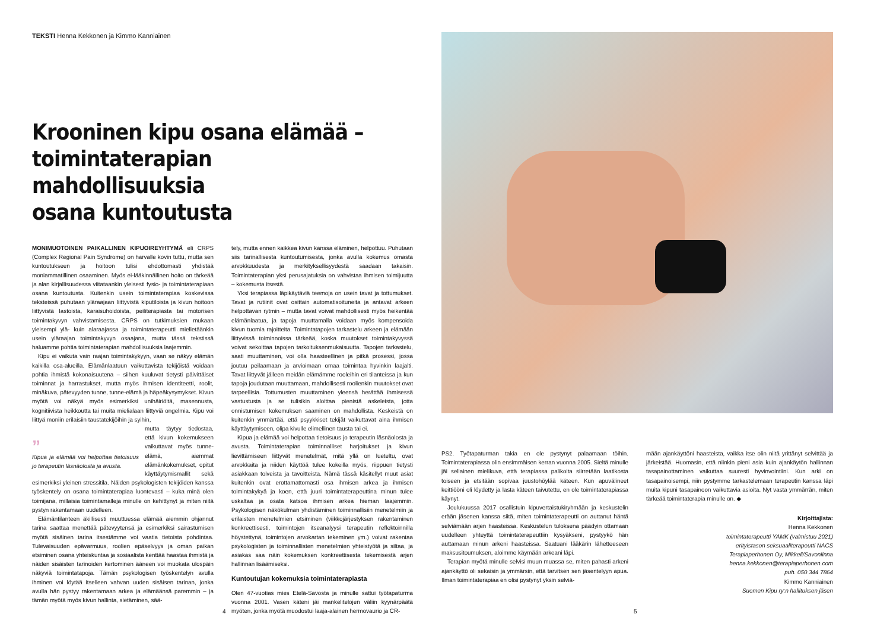TEKSTI Henna Kekkonen ja Kimmo Kanniainen
Krooninen kipu osana elämää –
toimintaterapian mahdollisuuksia
osana kuntoutusta
MONIMUOTOINEN PAIKALLINEN KIPUOIREYHTYMÄ eli CRPS (Complex Regional Pain Syndrome) on harvalle kovin tuttu, mutta sen kuntoutukseen ja hoitoon tulisi ehdottomasti yhdistää moniammatillinen osaaminen. Myös ei-lääkinnällinen hoito on tärkeää ja alan kirjallisuudessa viitataankin yleisesti fysio- ja toimintaterapiaan osana kuntoutusta. Kuitenkin usein toimintaterapiaa koskevissa teksteissä puhutaan yläraajaan liittyvistä kiputiloista ja kivun hoitoon liittyvistä lastoista, karaisuhoidoista, peiliterapiasta tai motorisen toimintakyvyn vahvistamisesta. CRPS on tutkimuksien mukaan yleisempi ylä- kuin alaraajassa ja toimintaterapeutti mielletäänkin usein yläraajan toimintakyvyn osaajana, mutta tässä tekstissä haluamme pohtia toimintaterapian mahdollisuuksia laajemmin.
Kipu ei vaikuta vain raajan toimintakykyyn, vaan se näkyy elämän kaikilla osa-alueilla. Elämänlaatuun vaikuttavista tekijöistä voidaan pohtia ihmistä kokonaisuutena – siihen kuuluvat tietysti päivittäiset toiminnat ja harrastukset, mutta myös ihmisen identiteetti, roolit, minäkuva, pätevyyden tunne, tunne-elämä ja häpeäkysymykset. Kivun myötä voi näkyä myös esimerkiksi unihäiriöitä, masennusta, kognitiivista heikkoutta tai muita mielialaan liittyviä ongelmia. Kipu voi liittyä moniin erilaisiin taustatekijöihin ja syihin,
”
Kipua ja elämää voi helpottaa tietoisuus jo terapeutin läsnäolosta ja avusta.
mutta täytyy tiedostaa, että kivun kokemukseen vaikuttavat myös tunne-elämä, aiemmat elämänkokemukset, opitut käyttäytymismallit sekä esimerkiksi yleinen stressitila. Näiden psykologisten tekijöiden kanssa työskentely on osana toimintaterapiaa luontevasti – kuka minä olen toimijana, millaisia toimintamalleja minulle on kehittynyt ja miten niitä pystyn rakentamaan uudelleen.
Elämäntilanteen äkillisesti muuttuessa elämää aiemmin ohjannut tarina saattaa menettää pätevyytensä ja esimerkiksi sairastumisen myötä sisäinen tarina itsestämme voi vaatia tietoista pohdintaa. Tulevaisuuden epävarmuus, roolien epäselvyys ja oman paikan etsiminen osana yhteiskuntaa ja sosiaalista kenttää haastaa ihmistä ja näiden sisäisten tarinoiden kertominen ääneen voi muokata ulospäin näkyviä toimintatapoja. Tämän psykologisen työskentelyn avulla ihminen voi löytää itselleen vahvan uuden sisäisen tarinan, jonka avulla hän pystyy rakentamaan arkea ja elämäänsä paremmin – ja tämän myötä myös kivun hallinta, sietäminen, sää-
tely, mutta ennen kaikkea kivun kanssa eläminen, helpottuu. Puhutaan siis tarinallisesta kuntoutumisesta, jonka avulla kokemus omasta arvokkuudesta ja merkityksellisyydestä saadaan takaisin. Toimintaterapian yksi perusajatuksia on vahvistaa ihmisen toimijuutta – kokemusta itsestä.
Yksi terapiassa läpikäytäviä teemoja on usein tavat ja tottumukset. Tavat ja rutiinit ovat osittain automatisoituneita ja antavat arkeen helpottavan rytmin – mutta tavat voivat mahdollisesti myös heikentää elämänlaatua, ja tapoja muuttamalla voidaan myös kompensoida kivun tuomia rajoitteita. Toimintatapojen tarkastelu arkeen ja elämään liittyvissä toiminnoissa tärkeää, koska muutokset toimintakyvyssä voivat sekoittaa tapojen tarkoituksenmukaisuutta. Tapojen tarkastelu, saati muuttaminen, voi olla haasteellinen ja pitkä prosessi, jossa joutuu peilaamaan ja arvioimaan omaa toimintaa hyvinkin laajalti. Tavat liittyvät jälleen meidän elämämme rooleihin eri tilanteissa ja kun tapoja joudutaan muuttamaan, mahdollisesti roolienkin muutokset ovat tarpeellisia. Tottumusten muuttaminen yleensä herättää ihmisessä vastustusta ja se tulisikin aloittaa pienistä askeleista, jotta onnistumisen kokemuksen saaminen on mahdollista. Keskeistä on kuitenkin ymmärtää, että psyykkiset tekijät vaikuttavat aina ihmisen käyttäytymiseen, olipa kivulle elimellinen tausta tai ei.
Kipua ja elämää voi helpottaa tietoisuus jo terapeutin läsnäolosta ja avusta. Toimintaterapian toiminnalliset harjoitukset ja kivun lievittämiseen liittyvät menetelmät, mitä yllä on lueteltu, ovat arvokkaita ja niiden käyttöä tulee kokeilla myös, riippuen tietysti asiakkaan toiveista ja tavoitteista. Nämä tässä käsitellyt muut asiat kuitenkin ovat erottamattomasti osa ihmisen arkea ja ihmisen toimintakykyä ja koen, että juuri toimintaterapeuttina minun tulee uskaltaa ja osata katsoa ihmisen arkea hieman laajemmin. Psykologisen näkökulman yhdistäminen toiminnallisiin menetelmiin ja erilaisten menetelmien etsiminen (viikkojärjestyksen rakentaminen konkreettisesti, toimintojen itseanalyysi terapeutin reflektoinnilla höystettynä, toimintojen arvokartan tekeminen ym.) voivat rakentaa psykologisten ja toiminnallisten menetelmien yhteistyötä ja siltaa, ja asiakas saa näin kokemuksen konkreettisesta tekemisestä arjen hallinnan lisäämiseksi.
Kuntoutujan kokemuksia toimintaterapiasta
Olen 47-vuotias mies Etelä-Savosta ja minulle sattui työtapaturma vuonna 2001. Vasen käteni jäi mankelitelojen väliin kyynärpäätä myöten, jonka myötä muodostui laaja-alainen hermovaurio ja CR-
4
PS2. Työtapaturman takia en ole pystynyt palaamaan töihin. Toimintaterapiassa olin ensimmäisen kerran vuonna 2005. Sieltä minulle jäi sellainen mielikuva, että terapiassa palikoita siirretään laatikosta toiseen ja etsitään sopivaa juustohöylää käteen. Kun apuvälineet keittiööni oli löydetty ja lasta käteen taivutettu, en ole toimintaterapiassa käynyt.
Joulukuussa 2017 osallistuin kipuvertaistukiryhmään ja keskustelin erään jäsenen kanssa siitä, miten toimintaterapeutti on auttanut häntä selviämään arjen haasteissa. Keskustelun tuloksena päädyin ottamaan uudelleen yhteyttä toimintaterapeuttiin kysyäkseni, pystyykö hän auttamaan minun arkeni haasteissa. Saatuani lääkärin lähetteeseen maksusitoumuksen, aloimme käymään arkeani läpi.
Terapian myötä minulle selvisi muun muassa se, miten pahasti arkeni ajankäyttö oli sekaisin ja ymmärsin, että tarvitsen sen jäsentelyyn apua. Ilman toimintaterapiaa en olisi pystynyt yksin selviä-
mään ajankäyttöni haasteista, vaikka itse olin niitä yrittänyt selvittää ja järkeistää. Huomasin, että niinkin pieni asia kuin ajankäytön hallinnan tasapainottaminen vaikuttaa suuresti hyvinvointiini. Kun arki on tasapainoisempi, niin pystymme tarkastelemaan terapeutin kanssa läpi muita kipuni tasapainoon vaikuttavia asioita. Nyt vasta ymmärrän, miten tärkeää toimintaterapia minulle on. ◆
Kirjoittajista:
Henna Kekkonen
toimintaterapeutti YAMK (valmistuu 2021)
erityistason seksuaaliterapeutti NACS
Terapiaperhonen Oy, Mikkeli/Savonlinna
henna.kekkonen@terapiaperhonen.com
puh. 050 344 7864
Kimmo Kanniainen
Suomen Kipu ry:n hallituksen jäsen
5